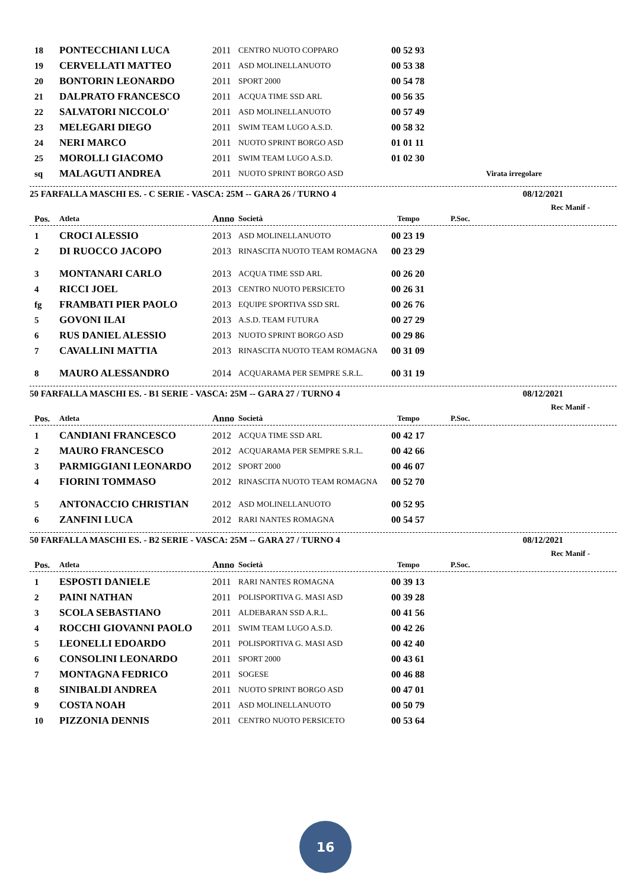| 18 | PONTECCHIANI LUCA | 2011 | CENTRO NUOTO COPPARO | 00 52 93 | |
| 19 | CERVELLATI MATTEO | 2011 | ASD MOLINELLANUOTO | 00 53 38 | |
| 20 | BONTORIN LEONARDO | 2011 | SPORT 2000 | 00 54 78 | |
| 21 | DALPRATO FRANCESCO | 2011 | ACQUA TIME SSD ARL | 00 56 35 | |
| 22 | SALVATORI NICCOLO' | 2011 | ASD MOLINELLANUOTO | 00 57 49 | |
| 23 | MELEGARI DIEGO | 2011 | SWIM TEAM LUGO A.S.D. | 00 58 32 | |
| 24 | NERI MARCO | 2011 | NUOTO SPRINT BORGO ASD | 01 01 11 | |
| 25 | MOROLLI GIACOMO | 2011 | SWIM TEAM LUGO A.S.D. | 01 02 30 | |
| sq | MALAGUTI ANDREA | 2011 | NUOTO SPRINT BORGO ASD | | Virata irregolare |
25 FARFALLA MASCHI ES. - C SERIE - VASCA: 25M -- GARA 26 / TURNO 4 08/12/2021
Rec Manif -
| Pos. | Atleta | Anno | Società | Tempo | P.Soc. |
| --- | --- | --- | --- | --- | --- |
| 1 | CROCI ALESSIO | 2013 | ASD MOLINELLANUOTO | 00 23 19 | |
| 2 | DI RUOCCO JACOPO | 2013 | RINASCITA NUOTO TEAM ROMAGNA | 00 23 29 | |
| 3 | MONTANARI CARLO | 2013 | ACQUA TIME SSD ARL | 00 26 20 | |
| 4 | RICCI JOEL | 2013 | CENTRO NUOTO PERSICETO | 00 26 31 | |
| fg | FRAMBATI PIER PAOLO | 2013 | EQUIPE SPORTIVA SSD SRL | 00 26 76 | |
| 5 | GOVONI ILAI | 2013 | A.S.D. TEAM FUTURA | 00 27 29 | |
| 6 | RUS DANIEL ALESSIO | 2013 | NUOTO SPRINT BORGO ASD | 00 29 86 | |
| 7 | CAVALLINI MATTIA | 2013 | RINASCITA NUOTO TEAM ROMAGNA | 00 31 09 | |
| 8 | MAURO ALESSANDRO | 2014 | ACQUARAMA PER SEMPRE S.R.L. | 00 31 19 | |
50 FARFALLA MASCHI ES. - B1 SERIE - VASCA: 25M -- GARA 27 / TURNO 4 08/12/2021
Rec Manif -
| Pos. | Atleta | Anno | Società | Tempo | P.Soc. |
| --- | --- | --- | --- | --- | --- |
| 1 | CANDIANI FRANCESCO | 2012 | ACQUA TIME SSD ARL | 00 42 17 | |
| 2 | MAURO FRANCESCO | 2012 | ACQUARAMA PER SEMPRE S.R.L. | 00 42 66 | |
| 3 | PARMIGGIANI LEONARDO | 2012 | SPORT 2000 | 00 46 07 | |
| 4 | FIORINI TOMMASO | 2012 | RINASCITA NUOTO TEAM ROMAGNA | 00 52 70 | |
| 5 | ANTONACCIO CHRISTIAN | 2012 | ASD MOLINELLANUOTO | 00 52 95 | |
| 6 | ZANFINI LUCA | 2012 | RARI NANTES ROMAGNA | 00 54 57 | |
50 FARFALLA MASCHI ES. - B2 SERIE - VASCA: 25M -- GARA 27 / TURNO 4 08/12/2021
Rec Manif -
| Pos. | Atleta | Anno | Società | Tempo | P.Soc. |
| --- | --- | --- | --- | --- | --- |
| 1 | ESPOSTI DANIELE | 2011 | RARI NANTES ROMAGNA | 00 39 13 | |
| 2 | PAINI NATHAN | 2011 | POLISPORTIVA G. MASI ASD | 00 39 28 | |
| 3 | SCOLA SEBASTIANO | 2011 | ALDEBARAN SSD A.R.L. | 00 41 56 | |
| 4 | ROCCHI GIOVANNI PAOLO | 2011 | SWIM TEAM LUGO A.S.D. | 00 42 26 | |
| 5 | LEONELLI EDOARDO | 2011 | POLISPORTIVA G. MASI ASD | 00 42 40 | |
| 6 | CONSOLINI LEONARDO | 2011 | SPORT 2000 | 00 43 61 | |
| 7 | MONTAGNA FEDRICO | 2011 | SOGESE | 00 46 88 | |
| 8 | SINIBALDI ANDREA | 2011 | NUOTO SPRINT BORGO ASD | 00 47 01 | |
| 9 | COSTA NOAH | 2011 | ASD MOLINELLANUOTO | 00 50 79 | |
| 10 | PIZZONIA DENNIS | 2011 | CENTRO NUOTO PERSICETO | 00 53 64 | |
16